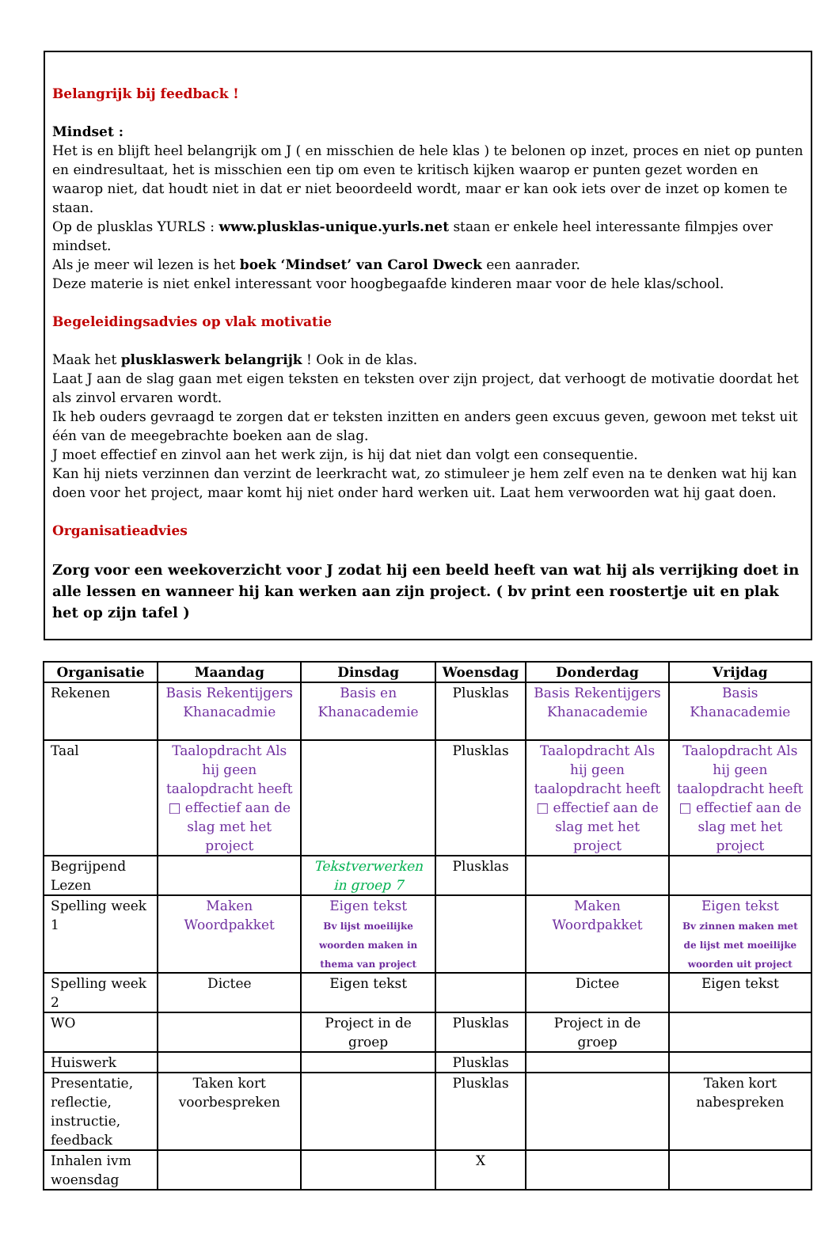Belangrijk bij feedback !
Mindset :
Het is en blijft heel belangrijk om J ( en misschien de hele klas ) te belonen op inzet, proces en niet op punten en eindresultaat, het is misschien een tip om even te kritisch kijken waarop er punten gezet worden en waarop niet, dat houdt niet in dat er niet beoordeeld wordt, maar er kan ook iets over de inzet op komen te staan.
Op de plusklas YURLS : www.plusklas-unique.yurls.net staan er enkele heel interessante filmpjes over mindset.
Als je meer wil lezen is het boek ‘Mindset’ van Carol Dweck een aanrader.
Deze materie is niet enkel interessant voor hoogbegaafde kinderen maar voor de hele klas/school.
Begeleidingsadvies op vlak motivatie
Maak het plusklaswerk belangrijk ! Ook in de klas.
Laat J aan de slag gaan met eigen teksten en teksten over zijn project, dat verhoogt de motivatie doordat het als zinvol ervaren wordt.
Ik heb ouders gevraagd te zorgen dat er teksten inzitten en anders geen excuus geven, gewoon met tekst uit één van de meegebrachte boeken aan de slag.
J moet effectief en zinvol aan het werk zijn, is hij dat niet dan volgt een consequentie.
Kan hij niets verzinnen dan verzint de leerkracht wat, zo stimuleer je hem zelf even na te denken wat hij kan doen voor het project, maar komt hij niet onder hard werken uit. Laat hem verwoorden wat hij gaat doen.
Organisatieadvies
Zorg voor een weekoverzicht voor J zodat hij een beeld heeft van wat hij als verrijking doet in alle lessen en wanneer hij kan werken aan zijn project. ( bv print een roostertje uit en plak het op zijn tafel )
| Organisatie | Maandag | Dinsdag | Woensdag | Donderdag | Vrijdag |
| --- | --- | --- | --- | --- | --- |
| Rekenen | Basis Rekentijgers Khanacadmie | Basis en Khanacademie | Plusklas | Basis Rekentijgers Khanacademie | Basis Khanacademie |
| Taal | Taalopdracht Als hij geen taalopdracht heeft □ effectief aan de slag met het project | | Plusklas | Taalopdracht Als hij geen taalopdracht heeft □ effectief aan de slag met het project | Taalopdracht Als hij geen taalopdracht heeft □ effectief aan de slag met het project |
| Begrijpend Lezen | | Tekstverwerken in groep 7 | Plusklas | | |
| Spelling week 1 | Maken Woordpakket | Eigen tekst Bv lijst moeilijke woorden maken in thema van project | | Maken Woordpakket | Eigen tekst Bv zinnen maken met de lijst met moeilijke woorden uit project |
| Spelling week 2 | Dictee | Eigen tekst | | Dictee | Eigen tekst |
| WO | | Project in de groep | Plusklas | Project in de groep | |
| Huiswerk | | | Plusklas | | |
| Presentatie, reflectie, instructie, feedback | Taken kort voorbespreken | | Plusklas | | Taken kort nabespreken |
| Inhalen ivm woensdag | | | X | | |